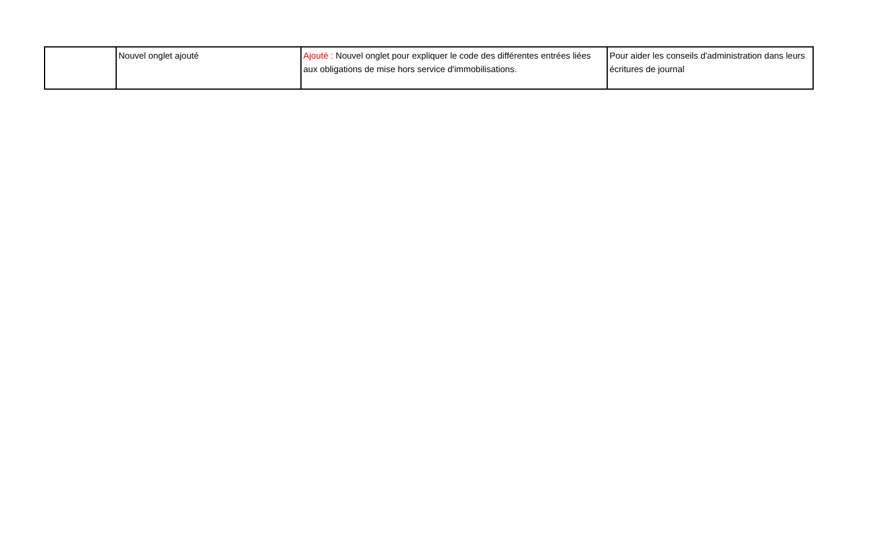| | Nouvel onglet ajouté | Ajouté : Nouvel onglet pour expliquer le code des différentes entrées liées aux obligations de mise hors service d'immobilisations. | Pour aider les conseils d'administration dans leurs écritures de journal |